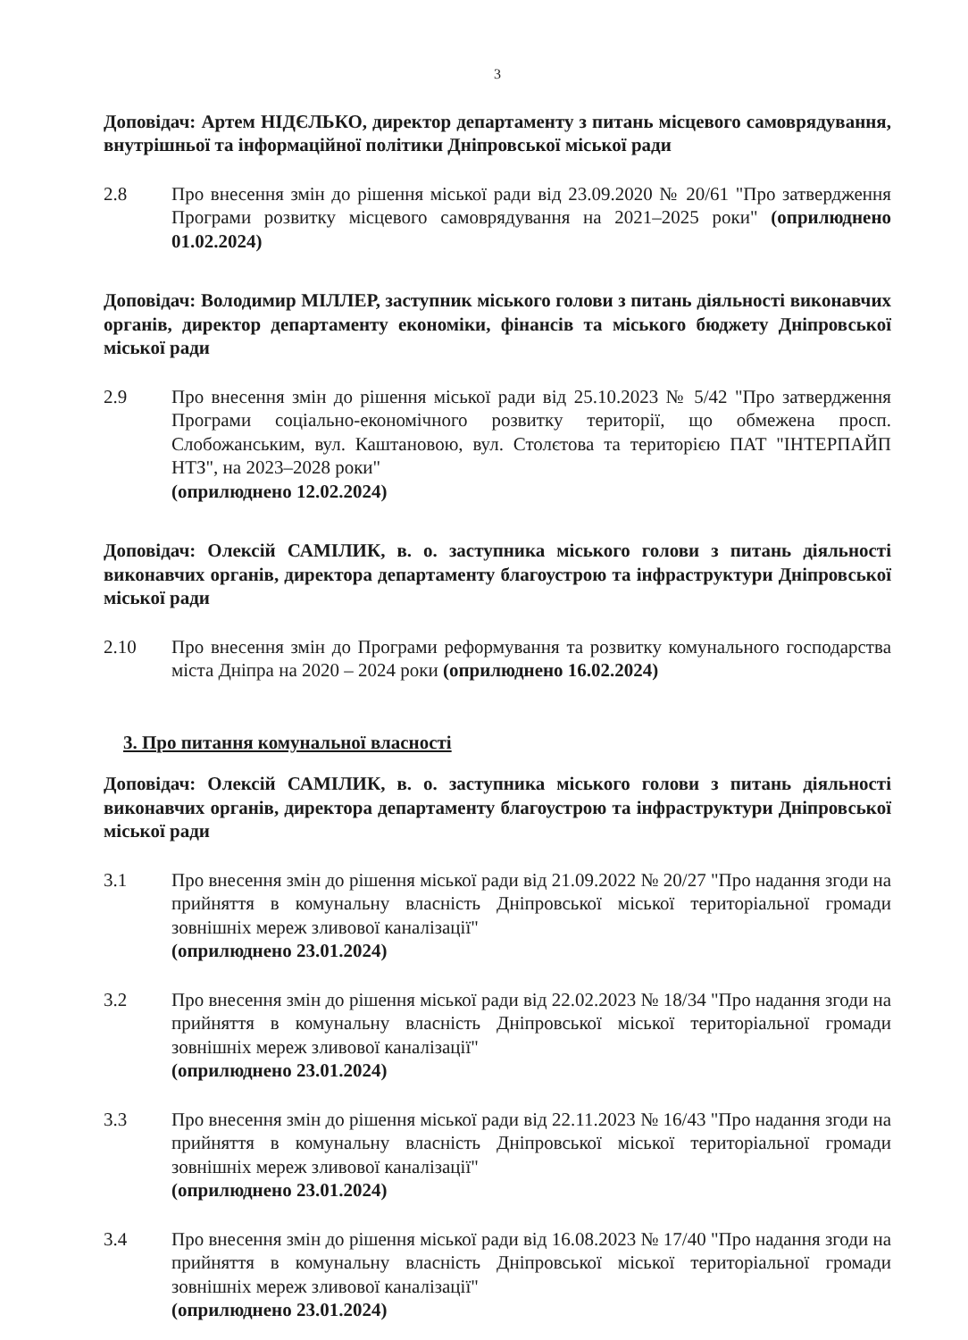3
Доповідач: Артем НІДЄЛЬКО, директор департаменту з питань місцевого самоврядування, внутрішньої та інформаційної політики Дніпровської міської ради
2.8 Про внесення змін до рішення міської ради від 23.09.2020 № 20/61 "Про затвердження Програми розвитку місцевого самоврядування на 2021–2025 роки" (оприлюднено 01.02.2024)
Доповідач: Володимир МІЛЛЕР, заступник міського голови з питань діяльності виконавчих органів, директор департаменту економіки, фінансів та міського бюджету Дніпровської міської ради
2.9 Про внесення змін до рішення міської ради від 25.10.2023 № 5/42 "Про затвердження Програми соціально-економічного розвитку території, що обмежена просп. Слобожанським, вул. Каштановою, вул. Столєтова та територією ПАТ "ІНТЕРПАЙП НТЗ", на 2023–2028 роки"
(оприлюднено 12.02.2024)
Доповідач: Олексій САМІЛИК, в. о. заступника міського голови з питань діяльності виконавчих органів, директора департаменту благоустрою та інфраструктури Дніпровської міської ради
2.10 Про внесення змін до Програми реформування та розвитку комунального господарства міста Дніпра на 2020 – 2024 роки (оприлюднено 16.02.2024)
3. Про питання комунальної власності
Доповідач: Олексій САМІЛИК, в. о. заступника міського голови з питань діяльності виконавчих органів, директора департаменту благоустрою та інфраструктури Дніпровської міської ради
3.1 Про внесення змін до рішення міської ради від 21.09.2022 № 20/27 "Про надання згоди на прийняття в комунальну власність Дніпровської міської територіальної громади зовнішніх мереж зливової каналізації"
(оприлюднено 23.01.2024)
3.2 Про внесення змін до рішення міської ради від 22.02.2023 № 18/34 "Про надання згоди на прийняття в комунальну власність Дніпровської міської територіальної громади зовнішніх мереж зливової каналізації"
(оприлюднено 23.01.2024)
3.3 Про внесення змін до рішення міської ради від 22.11.2023 № 16/43 "Про надання згоди на прийняття в комунальну власність Дніпровської міської територіальної громади зовнішніх мереж зливової каналізації"
(оприлюднено 23.01.2024)
3.4 Про внесення змін до рішення міської ради від 16.08.2023 № 17/40 "Про надання згоди на прийняття в комунальну власність Дніпровської міської територіальної громади зовнішніх мереж зливової каналізації"
(оприлюднено 23.01.2024)